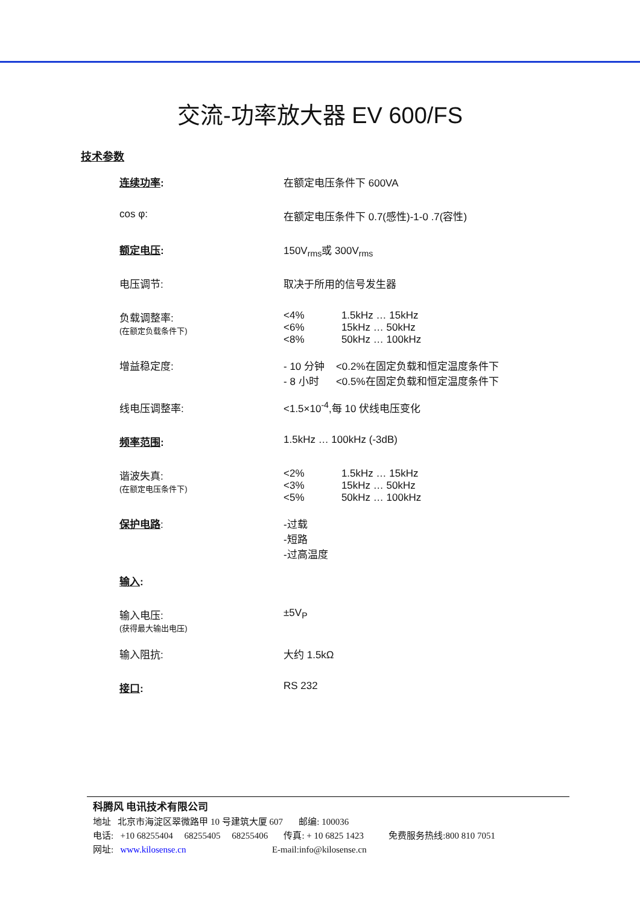交流-功率放大器 EV 600/FS
技术参数
| 连续功率 : | 在额定电压条件下 600VA |
| cos φ: | 在额定电压条件下 0.7(感性)-1-0 .7(容性) |
| 额定电压 : | 150V<sub>rms</sub>或 300V<sub>rms</sub> |
| 电压调节: | 取决于所用的信号发生器 |
| 负载调整率: (在额定负载条件下) | <4% 1.5kHz … 15kHz <6% 15kHz … 50kHz <8% 50kHz … 100kHz |
| 增益稳定度: | - 10 分钟 <0.2%在固定负载和恒定温度条件下 - 8 小时 <0.5%在固定负载和恒定温度条件下 |
| 线电压调整率: | <1.5×10<sup>-4</sup>,每 10 伏线电压变化 |
| 频率范围 : | 1.5kHz … 100kHz (-3dB) |
| 谐波失真: (在额定电压条件下) | <2% 1.5kHz … 15kHz <3% 15kHz … 50kHz <5% 50kHz … 100kHz |
| 保护电路 : | -过载 -短路 -过高温度 |
| 输入 : | |
| 输入电压: (获得最大输出电压) | ±5V<sub>P</sub> |
| 输入阻抗: | 大约 1.5kΩ |
| 接口 : | RS 232 |
科腾风 电讯技术有限公司
地址 北京市海淀区翠微路甲 10 号建筑大厦 607 邮编: 100036
电话: +10 68255404 68255405 68255406 传真: + 10 6825 1423 免费服务热线:800 810 7051
网址: www.kilosense.cn E-mail:info@kilosense.cn